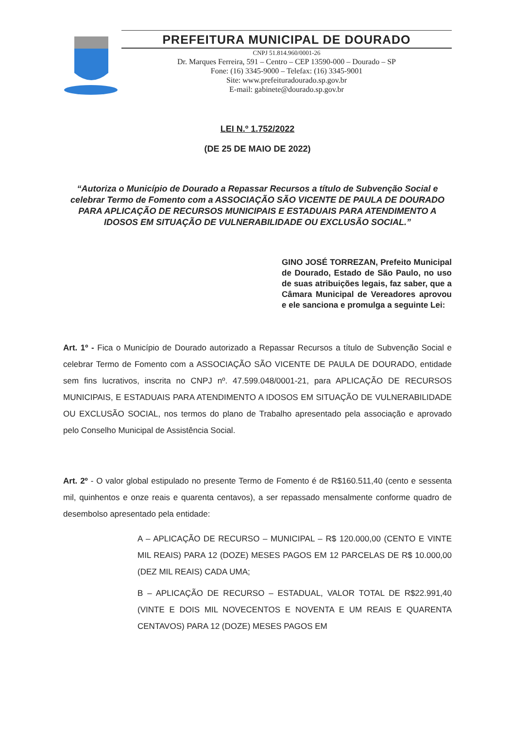PREFEITURA MUNICIPAL DE DOURADO
CNPJ 51.814.960/0001-26
Dr. Marques Ferreira, 591 – Centro – CEP 13590-000 – Dourado – SP
Fone: (16) 3345-9000 – Telefax: (16) 3345-9001
Site: www.prefeituradourado.sp.gov.br
E-mail: gabinete@dourado.sp.gov.br
LEI N.º 1.752/2022
(DE 25 DE MAIO DE 2022)
“Autoriza o Município de Dourado a Repassar Recursos a título de Subvenção Social e celebrar Termo de Fomento com a ASSOCIAÇÃO SÃO VICENTE DE PAULA DE DOURADO PARA APLICAÇÃO DE RECURSOS MUNICIPAIS E ESTADUAIS PARA ATENDIMENTO A IDOSOS EM SITUAÇÃO DE VULNERABILIDADE OU EXCLUSÃO SOCIAL.”
GINO JOSÉ TORREZAN, Prefeito Municipal de Dourado, Estado de São Paulo, no uso de suas atribuições legais, faz saber, que a Câmara Municipal de Vereadores aprovou e ele sanciona e promulga a seguinte Lei:
Art. 1º - Fica o Município de Dourado autorizado a Repassar Recursos a título de Subvenção Social e celebrar Termo de Fomento com a ASSOCIAÇÃO SÃO VICENTE DE PAULA DE DOURADO, entidade sem fins lucrativos, inscrita no CNPJ nº. 47.599.048/0001-21, para APLICAÇÃO DE RECURSOS MUNICIPAIS, E ESTADUAIS PARA ATENDIMENTO A IDOSOS EM SITUAÇÃO DE VULNERABILIDADE OU EXCLUSÃO SOCIAL, nos termos do plano de Trabalho apresentado pela associação e aprovado pelo Conselho Municipal de Assistência Social.
Art. 2º - O valor global estipulado no presente Termo de Fomento é de R$160.511,40 (cento e sessenta mil, quinhentos e onze reais e quarenta centavos), a ser repassado mensalmente conforme quadro de desembolso apresentado pela entidade:
A – APLICAÇÃO DE RECURSO – MUNICIPAL – R$ 120.000,00 (CENTO E VINTE MIL REAIS) PARA 12 (DOZE) MESES PAGOS EM 12 PARCELAS DE R$ 10.000,00 (DEZ MIL REAIS) CADA UMA;
B – APLICAÇÃO DE RECURSO – ESTADUAL, VALOR TOTAL DE R$22.991,40 (VINTE E DOIS MIL NOVECENTOS E NOVENTA E UM REAIS E QUARENTA CENTAVOS) PARA 12 (DOZE) MESES PAGOS EM